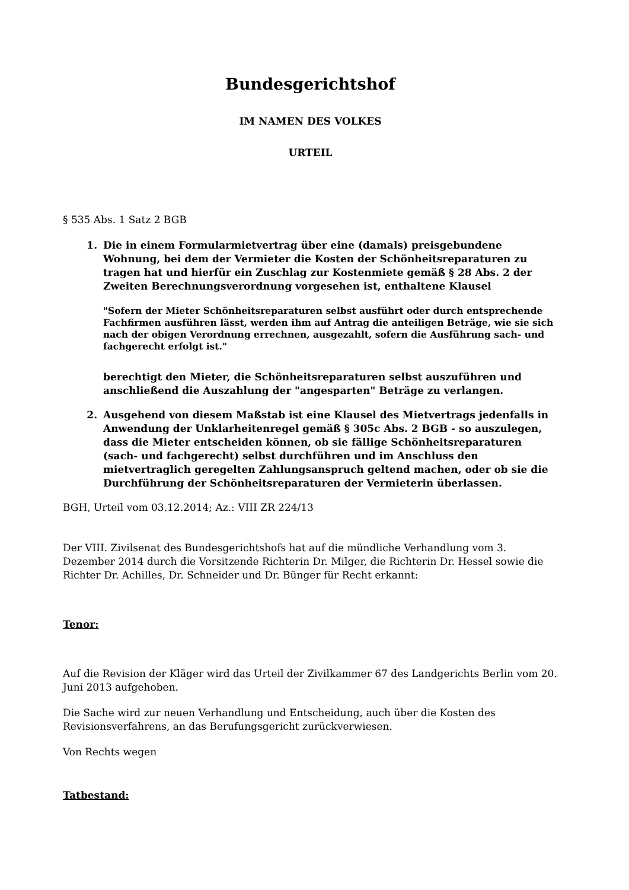Bundesgerichtshof
IM NAMEN DES VOLKES
URTEIL
§ 535 Abs. 1 Satz 2 BGB
1. Die in einem Formularmietvertrag über eine (damals) preisgebundene Wohnung, bei dem der Vermieter die Kosten der Schönheitsreparaturen zu tragen hat und hierfür ein Zuschlag zur Kostenmiete gemäß § 28 Abs. 2 der Zweiten Berechnungsverordnung vorgesehen ist, enthaltene Klausel
"Sofern der Mieter Schönheitsreparaturen selbst ausführt oder durch entsprechende Fachfirmen ausführen lässt, werden ihm auf Antrag die anteiligen Beträge, wie sie sich nach der obigen Verordnung errechnen, ausgezahlt, sofern die Ausführung sach- und fachgerecht erfolgt ist."
berechtigt den Mieter, die Schönheitsreparaturen selbst auszuführen und anschließend die Auszahlung der "angesparten" Beträge zu verlangen.
2. Ausgehend von diesem Maßstab ist eine Klausel des Mietvertrags jedenfalls in Anwendung der Unklarheitenregel gemäß § 305c Abs. 2 BGB - so auszulegen, dass die Mieter entscheiden können, ob sie fällige Schönheitsreparaturen (sach- und fachgerecht) selbst durchführen und im Anschluss den mietvertraglich geregelten Zahlungsanspruch geltend machen, oder ob sie die Durchführung der Schönheitsreparaturen der Vermieterin überlassen.
BGH, Urteil vom 03.12.2014; Az.: VIII ZR 224/13
Der VIII. Zivilsenat des Bundesgerichtshofs hat auf die mündliche Verhandlung vom 3. Dezember 2014 durch die Vorsitzende Richterin Dr. Milger, die Richterin Dr. Hessel sowie die Richter Dr. Achilles, Dr. Schneider und Dr. Bünger für Recht erkannt:
Tenor:
Auf die Revision der Kläger wird das Urteil der Zivilkammer 67 des Landgerichts Berlin vom 20. Juni 2013 aufgehoben.
Die Sache wird zur neuen Verhandlung und Entscheidung, auch über die Kosten des Revisionsverfahrens, an das Berufungsgericht zurückverwiesen.
Von Rechts wegen
Tatbestand: